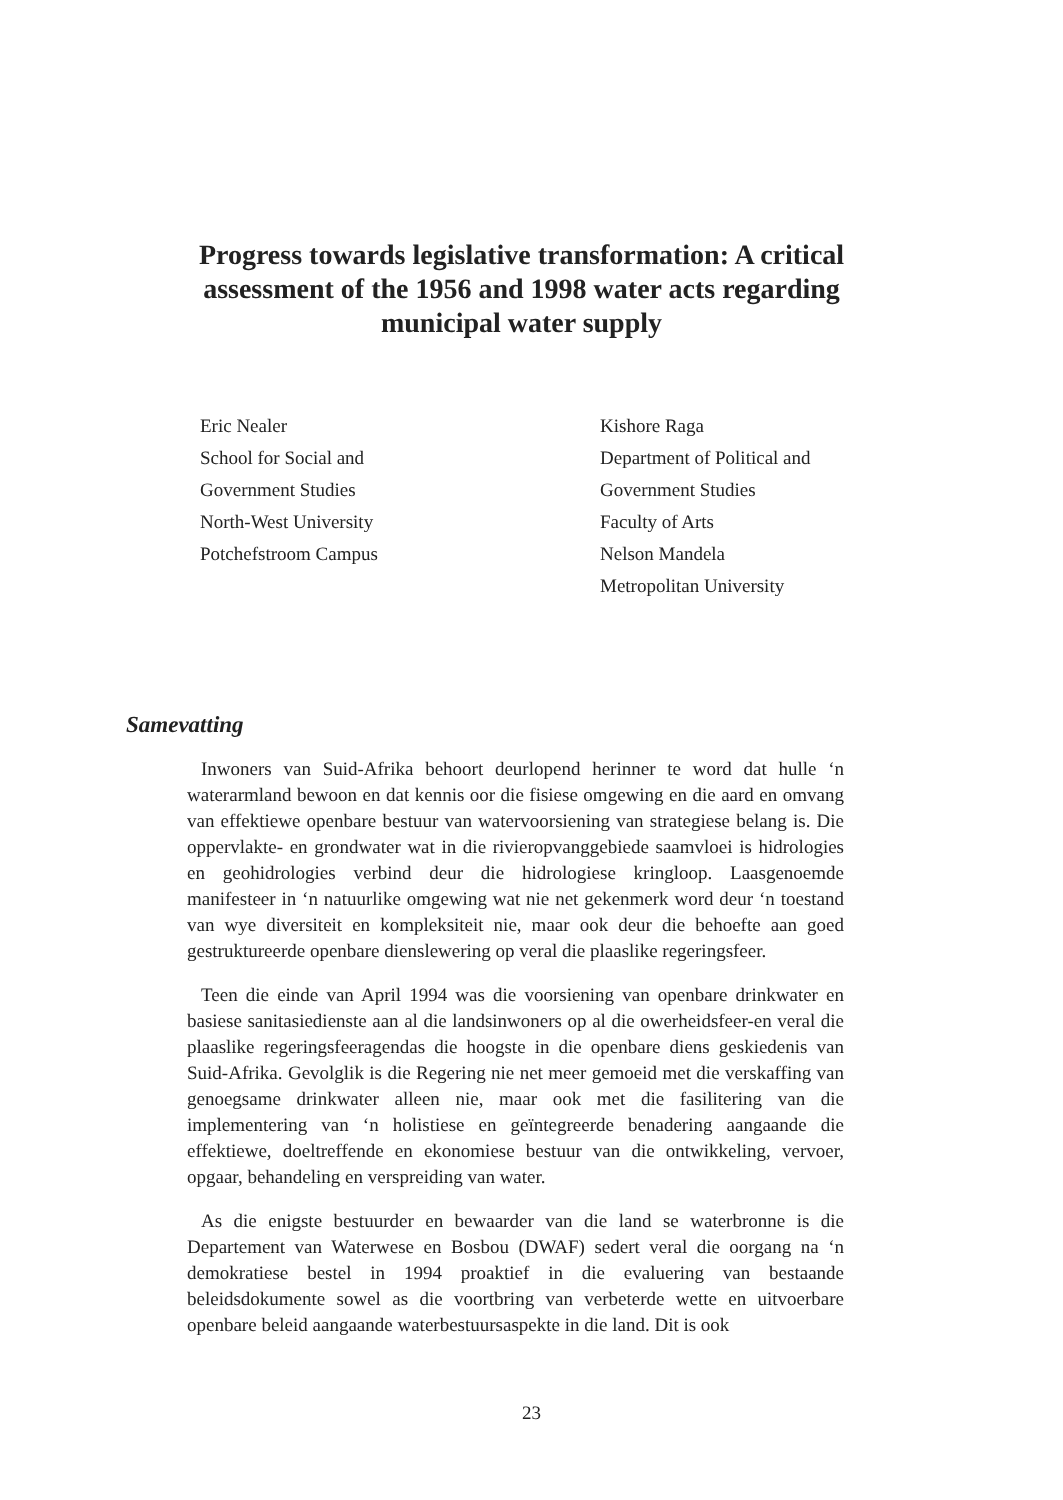Progress towards legislative transformation: A critical assessment of the 1956 and 1998 water acts regarding municipal water supply
Eric Nealer
School for Social and
Government Studies
North-West University
Potchefstroom Campus
Kishore Raga
Department of Political and
Government Studies
Faculty of Arts
Nelson Mandela
Metropolitan University
Samevatting
Inwoners van Suid-Afrika behoort deurlopend herinner te word dat hulle ‘n waterarmland bewoon en dat kennis oor die fisiese omgewing en die aard en omvang van effektiewe openbare bestuur van watervoorsiening van strategiese belang is. Die oppervlakte- en grondwater wat in die rivieropvanggebiede saamvloei is hidrologies en geohidrologies verbind deur die hidrologiese kringloop. Laasgenoemde manifesteer in ‘n natuurlike omgewing wat nie net gekenmerk word deur ‘n toestand van wye diversiteit en kompleksiteit nie, maar ook deur die behoefte aan goed gestruktureerde openbare dienslewering op veral die plaaslike regeringsfeer.
Teen die einde van April 1994 was die voorsiening van openbare drinkwater en basiese sanitasiedienste aan al die landsinwoners op al die owerheidsfeer-en veral die plaaslike regeringsfeeragendas die hoogste in die openbare diens geskiedenis van Suid-Afrika. Gevolglik is die Regering nie net meer gemoeid met die verskaffing van genoegsame drinkwater alleen nie, maar ook met die fasilitering van die implementering van ‘n holistiese en geïntegreerde benadering aangaande die effektiewe, doeltreffende en ekonomiese bestuur van die ontwikkeling, vervoer, opgaar, behandeling en verspreiding van water.
As die enigste bestuurder en bewaarder van die land se waterbronne is die Departement van Waterwese en Bosbou (DWAF) sedert veral die oorgang na ‘n demokratiese bestel in 1994 proaktief in die evaluering van bestaande beleidsdokumente sowel as die voortbring van verbeterde wette en uitvoerbare openbare beleid aangaande waterbestuursaspekte in die land. Dit is ook
23